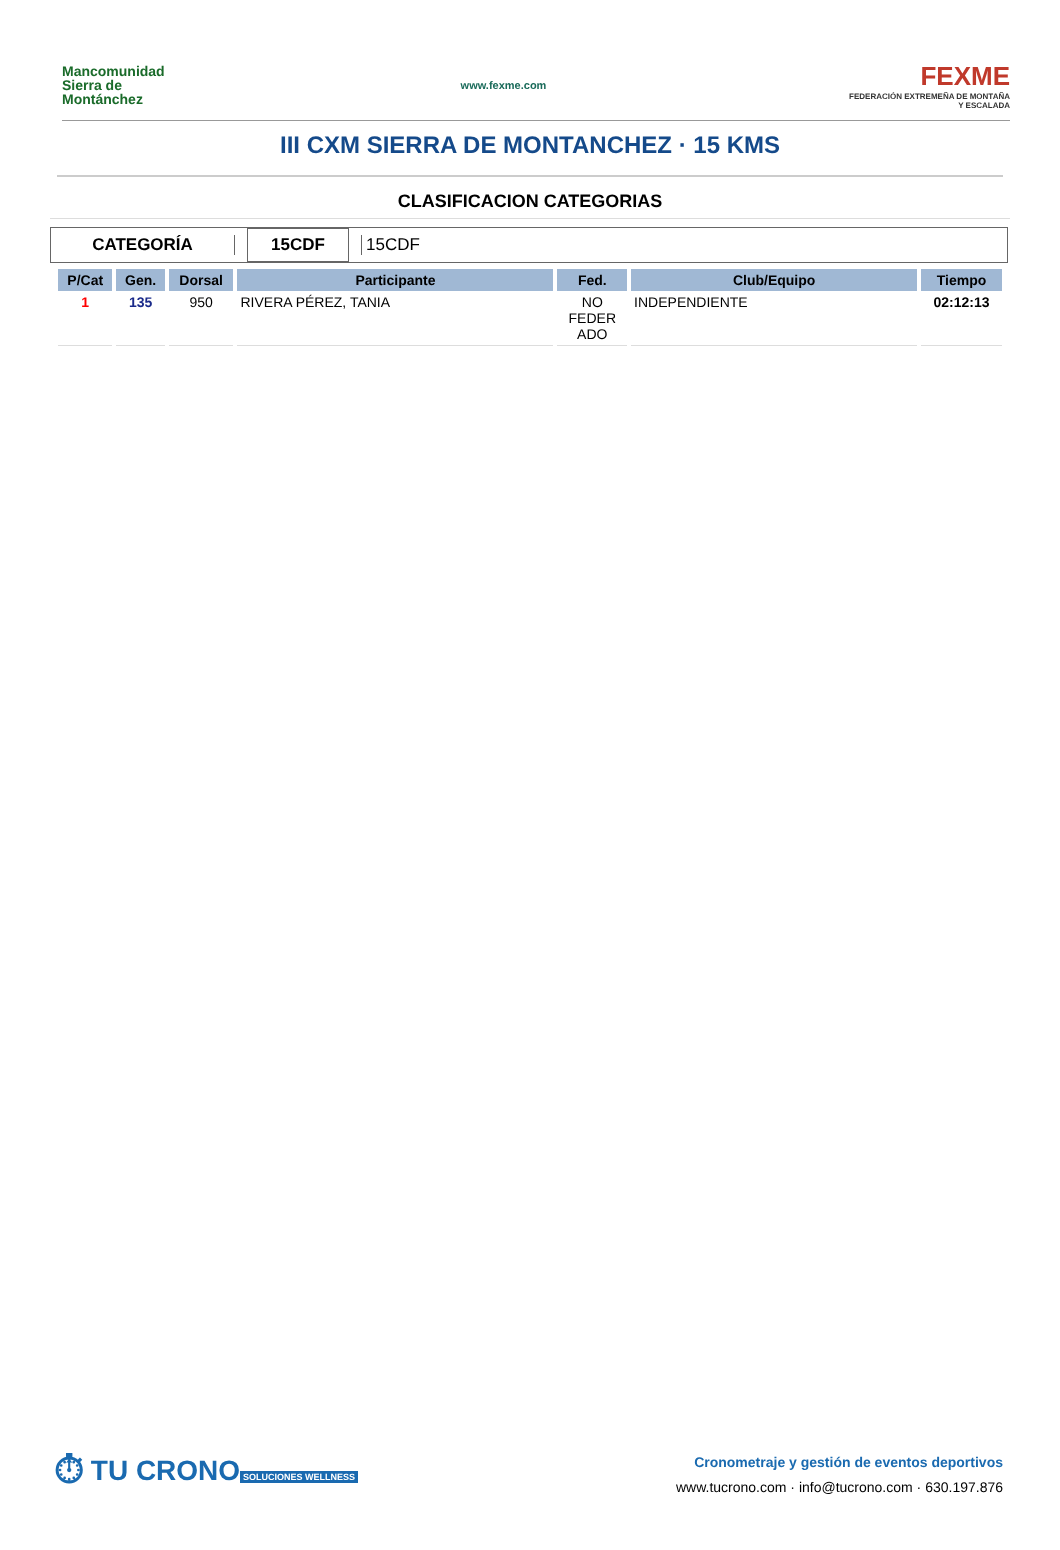Mancomunidad
Sierra de
Montánchez
www.fexme.com
FEXME
FEDERACIÓN EXTREMEÑA DE MONTAÑA Y ESCALADA
III CXM SIERRA DE MONTANCHEZ · 15 KMS
CLASIFICACION CATEGORIAS
CATEGORÍA
15CDF
15CDF
| P/Cat | Gen. | Dorsal | Participante | Fed. | Club/Equipo | Tiempo |
| --- | --- | --- | --- | --- | --- | --- |
| 1 | 135 | 950 | RIVERA PÉREZ, TANIA | NO FEDER ADO | INDEPENDIENTE | 02:12:13 |
⏱ TU CRONO
SOLUCIONES WELLNESS
Cronometraje y gestión de eventos deportivos
www.tucrono.com · info@tucrono.com · 630.197.876